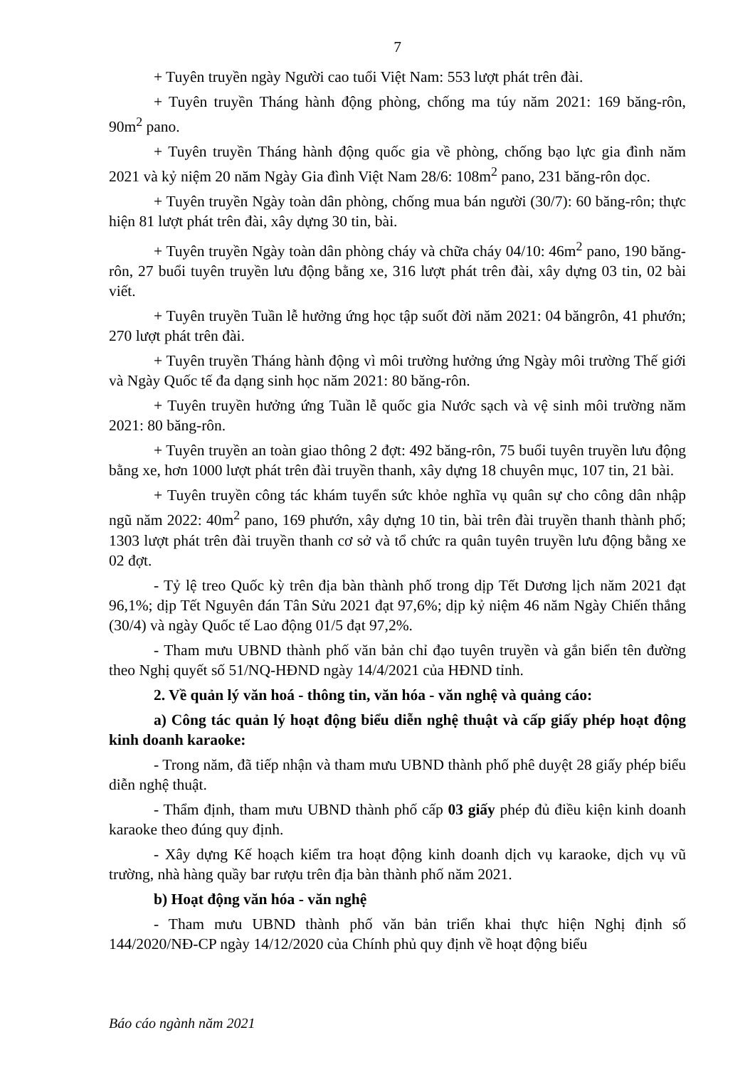7
+ Tuyên truyền ngày Người cao tuổi Việt Nam: 553 lượt phát trên đài.
+ Tuyên truyền Tháng hành động phòng, chống ma túy năm 2021: 169 băng-rôn, 90m<sup>2</sup> pano.
+ Tuyên truyền Tháng hành động quốc gia về phòng, chống bạo lực gia đình năm 2021 và kỷ niệm 20 năm Ngày Gia đình Việt Nam 28/6: 108m<sup>2</sup> pano, 231 băng-rôn dọc.
+ Tuyên truyền Ngày toàn dân phòng, chống mua bán người (30/7): 60 băng-rôn; thực hiện 81 lượt phát trên đài, xây dựng 30 tin, bài.
+ Tuyên truyền Ngày toàn dân phòng cháy và chữa cháy 04/10: 46m<sup>2</sup> pano, 190 băng-rôn, 27 buổi tuyên truyền lưu động bằng xe, 316 lượt phát trên đài, xây dựng 03 tin, 02 bài viết.
+ Tuyên truyền Tuần lễ hưởng ứng học tập suốt đời năm 2021: 04 băngrôn, 41 phướn; 270 lượt phát trên đài.
+ Tuyên truyền Tháng hành động vì môi trường hưởng ứng Ngày môi trường Thế giới và Ngày Quốc tế đa dạng sinh học năm 2021: 80 băng-rôn.
+ Tuyên truyền hưởng ứng Tuần lễ quốc gia Nước sạch và vệ sinh môi trường năm 2021: 80 băng-rôn.
+ Tuyên truyền an toàn giao thông 2 đợt: 492 băng-rôn, 75 buổi tuyên truyền lưu động bằng xe, hơn 1000 lượt phát trên đài truyền thanh, xây dựng 18 chuyên mục, 107 tin, 21 bài.
+ Tuyên truyền công tác khám tuyển sức khỏe nghĩa vụ quân sự cho công dân nhập ngũ năm 2022: 40m<sup>2</sup> pano, 169 phướn, xây dựng 10 tin, bài trên đài truyền thanh thành phố; 1303 lượt phát trên đài truyền thanh cơ sở và tổ chức ra quân tuyên truyền lưu động bằng xe 02 đợt.
- Tỷ lệ treo Quốc kỳ trên địa bàn thành phố trong dịp Tết Dương lịch năm 2021 đạt 96,1%; dịp Tết Nguyên đán Tân Sửu 2021 đạt 97,6%; dịp kỷ niệm 46 năm Ngày Chiến thắng (30/4) và ngày Quốc tế Lao động 01/5 đạt 97,2%.
- Tham mưu UBND thành phố văn bản chỉ đạo tuyên truyền và gắn biển tên đường theo Nghị quyết số 51/NQ-HĐND ngày 14/4/2021 của HĐND tỉnh.
2. Về quản lý văn hoá - thông tin, văn hóa - văn nghệ và quảng cáo:
a) Công tác quản lý hoạt động biểu diễn nghệ thuật và cấp giấy phép hoạt động kinh doanh karaoke:
- Trong năm, đã tiếp nhận và tham mưu UBND thành phố phê duyệt 28 giấy phép biểu diễn nghệ thuật.
- Thẩm định, tham mưu UBND thành phố cấp 03 giấy phép đủ điều kiện kinh doanh karaoke theo đúng quy định.
- Xây dựng Kế hoạch kiểm tra hoạt động kinh doanh dịch vụ karaoke, dịch vụ vũ trường, nhà hàng quầy bar rượu trên địa bàn thành phố năm 2021.
b) Hoạt động văn hóa - văn nghệ
- Tham mưu UBND thành phố văn bản triển khai thực hiện Nghị định số 144/2020/NĐ-CP ngày 14/12/2020 của Chính phủ quy định về hoạt động biểu
Báo cáo ngành năm 2021